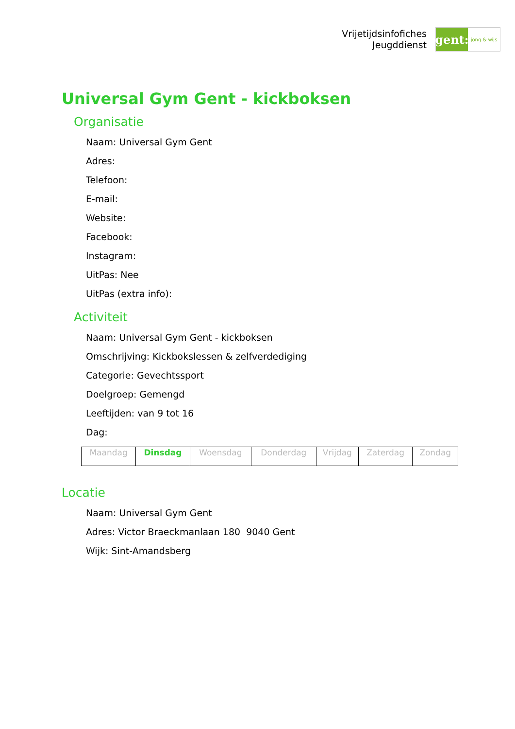Vrijetijdsinfofiches
Jeugddienst
gent:
jong & wijs
Universal Gym Gent - kickboksen
Organisatie
Naam: Universal Gym Gent
Adres:
Telefoon:
E-mail:
Website:
Facebook:
Instagram:
UitPas: Nee
UitPas (extra info):
Activiteit
Naam: Universal Gym Gent - kickboksen
Omschrijving: Kickbokslessen & zelfverdediging
Categorie: Gevechtssport
Doelgroep: Gemengd
Leeftijden: van 9 tot 16
Dag:
| Maandag | Dinsdag | Woensdag | Donderdag | Vrijdag | Zaterdag | Zondag |
Locatie
Naam: Universal Gym Gent
Adres: Victor Braeckmanlaan 180 9040 Gent
Wijk: Sint-Amandsberg